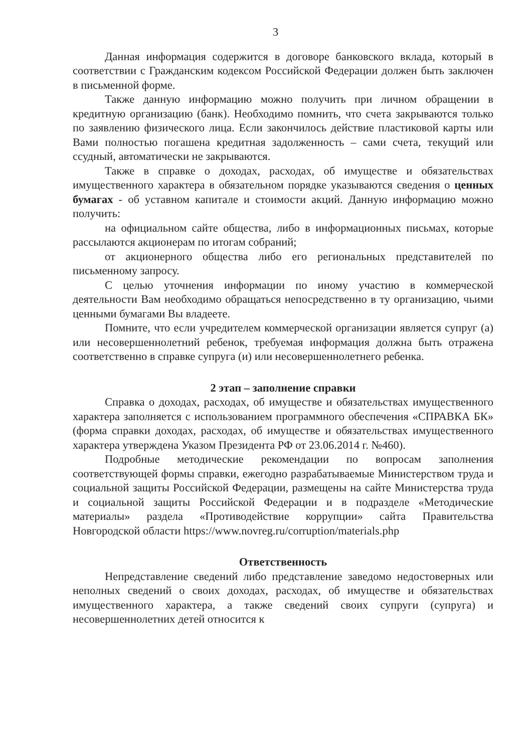3
Данная информация содержится в договоре банковского вклада, который в соответствии с Гражданским кодексом Российской Федерации должен быть заключен в письменной форме.
Также данную информацию можно получить при личном обращении в кредитную организацию (банк). Необходимо помнить, что счета закрываются только по заявлению физического лица. Если закончилось действие пластиковой карты или Вами полностью погашена кредитная задолженность – сами счета, текущий или ссудный, автоматически не закрываются.
Также в справке о доходах, расходах, об имуществе и обязательствах имущественного характера в обязательном порядке указываются сведения о ценных бумагах - об уставном капитале и стоимости акций. Данную информацию можно получить:
на официальном сайте общества, либо в информационных письмах, которые рассылаются акционерам по итогам собраний;
от акционерного общества либо его региональных представителей по письменному запросу.
С целью уточнения информации по иному участию в коммерческой деятельности Вам необходимо обращаться непосредственно в ту организацию, чьими ценными бумагами Вы владеете.
Помните, что если учредителем коммерческой организации является супруг (а) или несовершеннолетний ребенок, требуемая информация должна быть отражена соответственно в справке супруга (и) или несовершеннолетнего ребенка.
2 этап – заполнение справки
Справка о доходах, расходах, об имуществе и обязательствах имущественного характера заполняется с использованием программного обеспечения «СПРАВКА БК» (форма справки доходах, расходах, об имуществе и обязательствах имущественного характера утверждена Указом Президента РФ от 23.06.2014 г. №460).
Подробные методические рекомендации по вопросам заполнения соответствующей формы справки, ежегодно разрабатываемые Министерством труда и социальной защиты Российской Федерации, размещены на сайте Министерства труда и социальной защиты Российской Федерации и в подразделе «Методические материалы» раздела «Противодействие коррупции» сайта Правительства Новгородской области https://www.novreg.ru/corruption/materials.php
Ответственность
Непредставление сведений либо представление заведомо недостоверных или неполных сведений о своих доходах, расходах, об имуществе и обязательствах имущественного характера, а также сведений своих супруги (супруга) и несовершеннолетних детей относится к